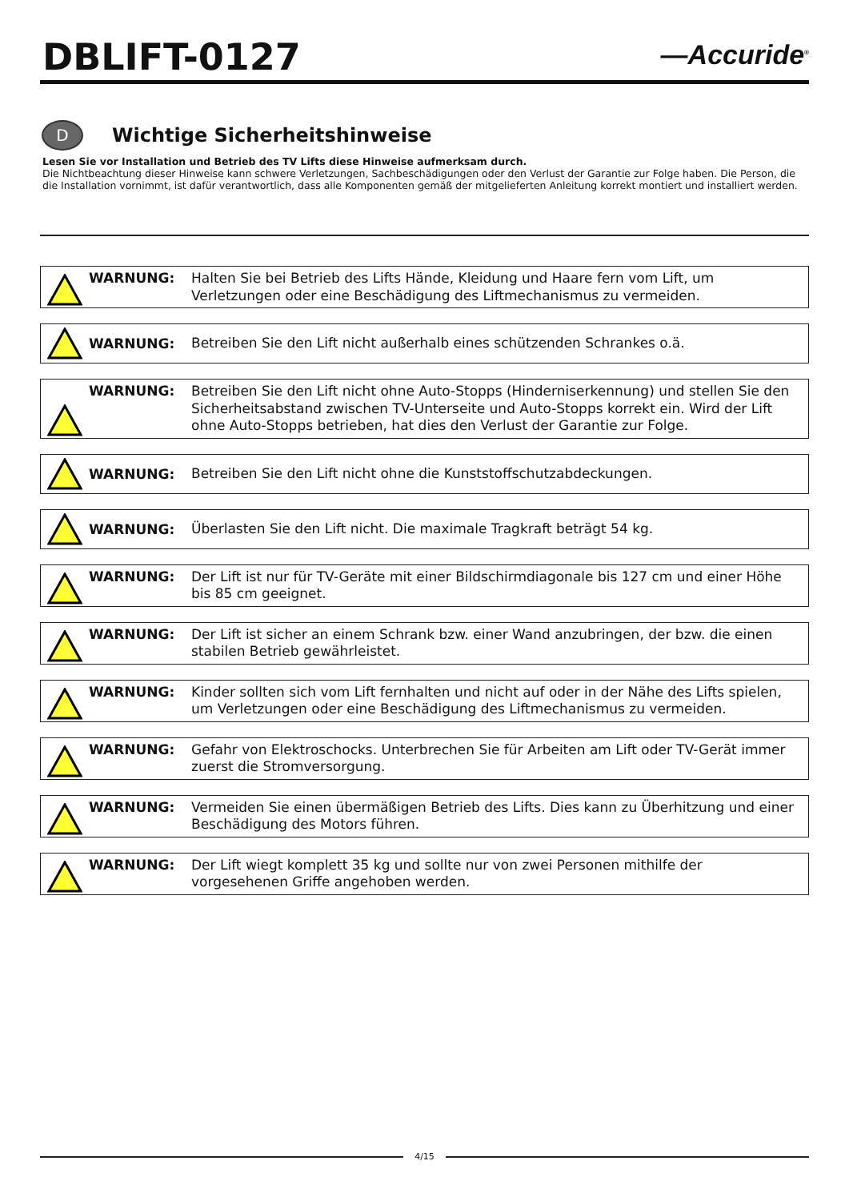DBLIFT-0127
—Accuride<sup>®</sup>
D
Wichtige Sicherheitshinweise
Lesen Sie vor Installation und Betrieb des TV Lifts diese Hinweise aufmerksam durch.
Die Nichtbeachtung dieser Hinweise kann schwere Verletzungen, Sachbeschädigungen oder den Verlust der Garantie zur Folge haben. Die Person, die die Installation vornimmt, ist dafür verantwortlich, dass alle Komponenten gemäß der mitgelieferten Anleitung korrekt montiert und installiert werden.
WARNUNG: Halten Sie bei Betrieb des Lifts Hände, Kleidung und Haare fern vom Lift, um Verletzungen oder eine Beschädigung des Liftmechanismus zu vermeiden.
WARNUNG:
Betreiben Sie den Lift nicht außerhalb eines schützenden Schrankes o.ä.
WARNUNG: Betreiben Sie den Lift nicht ohne Auto-Stopps (Hinderniserkennung) und stellen Sie den Sicherheitsabstand zwischen TV-Unterseite und Auto-Stopps korrekt ein. Wird der Lift ohne Auto-Stopps betrieben, hat dies den Verlust der Garantie zur Folge.
WARNUNG:
Betreiben Sie den Lift nicht ohne die Kunststoffschutzabdeckungen.
WARNUNG:
Überlasten Sie den Lift nicht. Die maximale Tragkraft beträgt 54 kg.
WARNUNG: Der Lift ist nur für TV-Geräte mit einer Bildschirmdiagonale bis 127 cm und einer Höhe bis 85 cm geeignet.
WARNUNG: Der Lift ist sicher an einem Schrank bzw. einer Wand anzubringen, der bzw. die einen stabilen Betrieb gewährleistet.
WARNUNG: Kinder sollten sich vom Lift fernhalten und nicht auf oder in der Nähe des Lifts spielen, um Verletzungen oder eine Beschädigung des Liftmechanismus zu vermeiden.
WARNUNG: Gefahr von Elektroschocks. Unterbrechen Sie für Arbeiten am Lift oder TV-Gerät immer zuerst die Stromversorgung.
WARNUNG: Vermeiden Sie einen übermäßigen Betrieb des Lifts. Dies kann zu Überhitzung und einer Beschädigung des Motors führen.
WARNUNG: Der Lift wiegt komplett 35 kg und sollte nur von zwei Personen mithilfe der vorgesehenen Griffe angehoben werden.
4/15